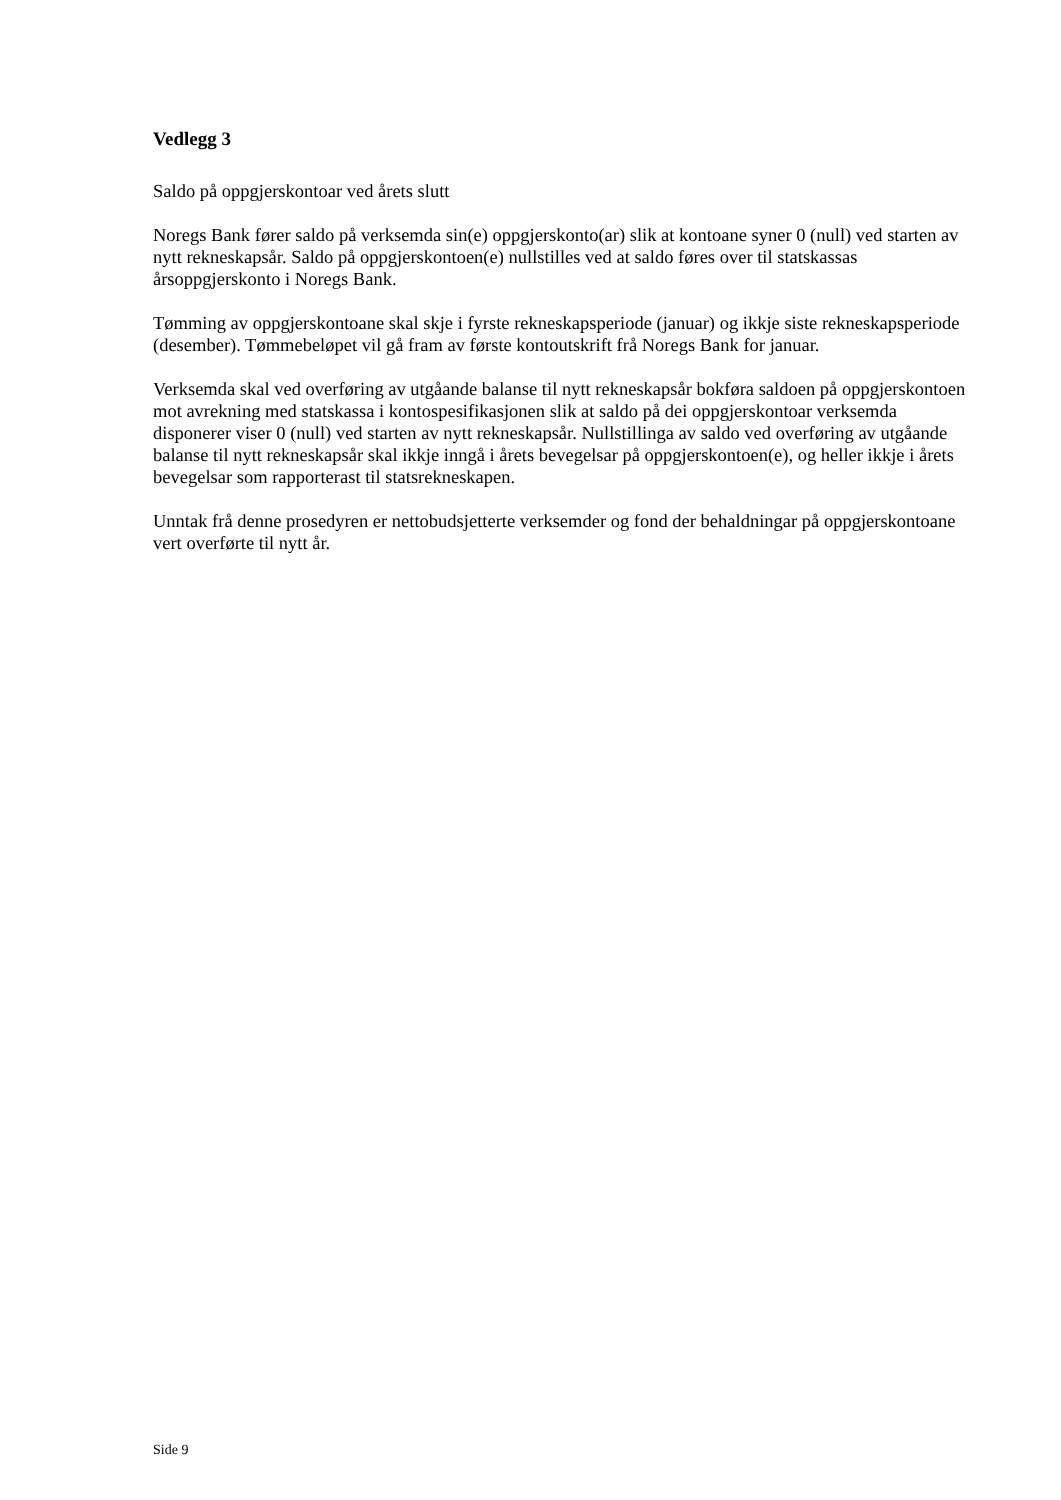Vedlegg 3
Saldo på oppgjerskontoar ved årets slutt
Noregs Bank fører saldo på verksemda sin(e) oppgjerskonto(ar) slik at kontoane syner 0 (null) ved starten av nytt rekneskapsår. Saldo på oppgjerskontoen(e) nullstilles ved at saldo føres over til statskassas årsoppgjerskonto i Noregs Bank.
Tømming av oppgjerskontoane skal skje i fyrste rekneskapsperiode (januar) og ikkje siste rekneskapsperiode (desember). Tømmebeløpet vil gå fram av første kontoutskrift frå Noregs Bank for januar.
Verksemda skal ved overføring av utgåande balanse til nytt rekneskapsår bokføra saldoen på oppgjerskontoen mot avrekning med statskassa i kontospesifikasjonen slik at saldo på dei oppgjerskontoar verksemda disponerer viser 0 (null) ved starten av nytt rekneskapsår. Nullstillinga av saldo ved overføring av utgåande balanse til nytt rekneskapsår skal ikkje inngå i årets bevegelsar på oppgjerskontoen(e), og heller ikkje i årets bevegelsar som rapporterast til statsrekneskapen.
Unntak frå denne prosedyren er nettobudsjetterte verksemder og fond der behaldningar på oppgjerskontoane vert overførte til nytt år.
Side 9